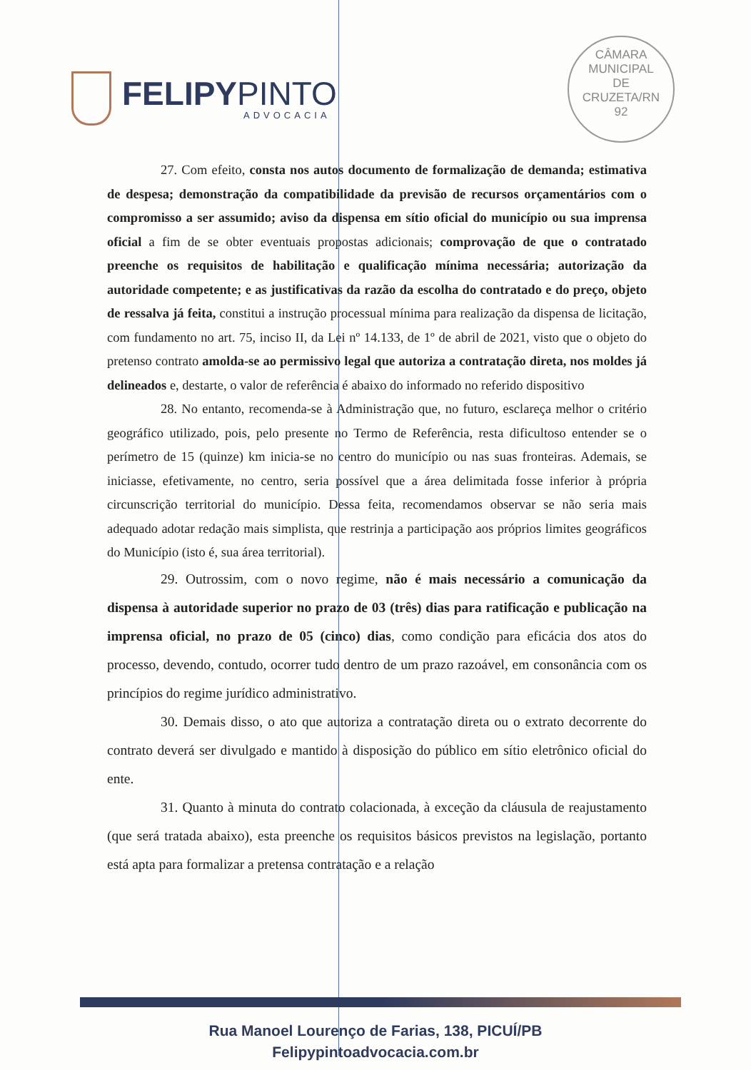FELIPYPINTO
ADVOCACIA
CÂMARA
MUNICIPAL
DE
CRUZETA/RN
92
27. Com efeito, consta nos autos documento de formalização de demanda; estimativa de despesa; demonstração da compatibilidade da previsão de recursos orçamentários com o compromisso a ser assumido; aviso da dispensa em sítio oficial do município ou sua imprensa oficial a fim de se obter eventuais propostas adicionais; comprovação de que o contratado preenche os requisitos de habilitação e qualificação mínima necessária; autorização da autoridade competente; e as justificativas da razão da escolha do contratado e do preço, objeto de ressalva já feita, constitui a instrução processual mínima para realização da dispensa de licitação, com fundamento no art. 75, inciso II, da Lei nº 14.133, de 1º de abril de 2021, visto que o objeto do pretenso contrato amolda-se ao permissivo legal que autoriza a contratação direta, nos moldes já delineados e, destarte, o valor de referência é abaixo do informado no referido dispositivo
28. No entanto, recomenda-se à Administração que, no futuro, esclareça melhor o critério geográfico utilizado, pois, pelo presente no Termo de Referência, resta dificultoso entender se o perímetro de 15 (quinze) km inicia-se no centro do município ou nas suas fronteiras. Ademais, se iniciasse, efetivamente, no centro, seria possível que a área delimitada fosse inferior à própria circunscrição territorial do município. Dessa feita, recomendamos observar se não seria mais adequado adotar redação mais simplista, que restrinja a participação aos próprios limites geográficos do Município (isto é, sua área territorial).
29. Outrossim, com o novo regime, não é mais necessário a comunicação da dispensa à autoridade superior no prazo de 03 (três) dias para ratificação e publicação na imprensa oficial, no prazo de 05 (cinco) dias, como condição para eficácia dos atos do processo, devendo, contudo, ocorrer tudo dentro de um prazo razoável, em consonância com os princípios do regime jurídico administrativo.
30. Demais disso, o ato que autoriza a contratação direta ou o extrato decorrente do contrato deverá ser divulgado e mantido à disposição do público em sítio eletrônico oficial do ente.
31. Quanto à minuta do contrato colacionada, à exceção da cláusula de reajustamento (que será tratada abaixo), esta preenche os requisitos básicos previstos na legislação, portanto está apta para formalizar a pretensa contratação e a relação
Rua Manoel Lourenço de Farias, 138, PICUÍ/PB
Felipypintoadvocacia.com.br